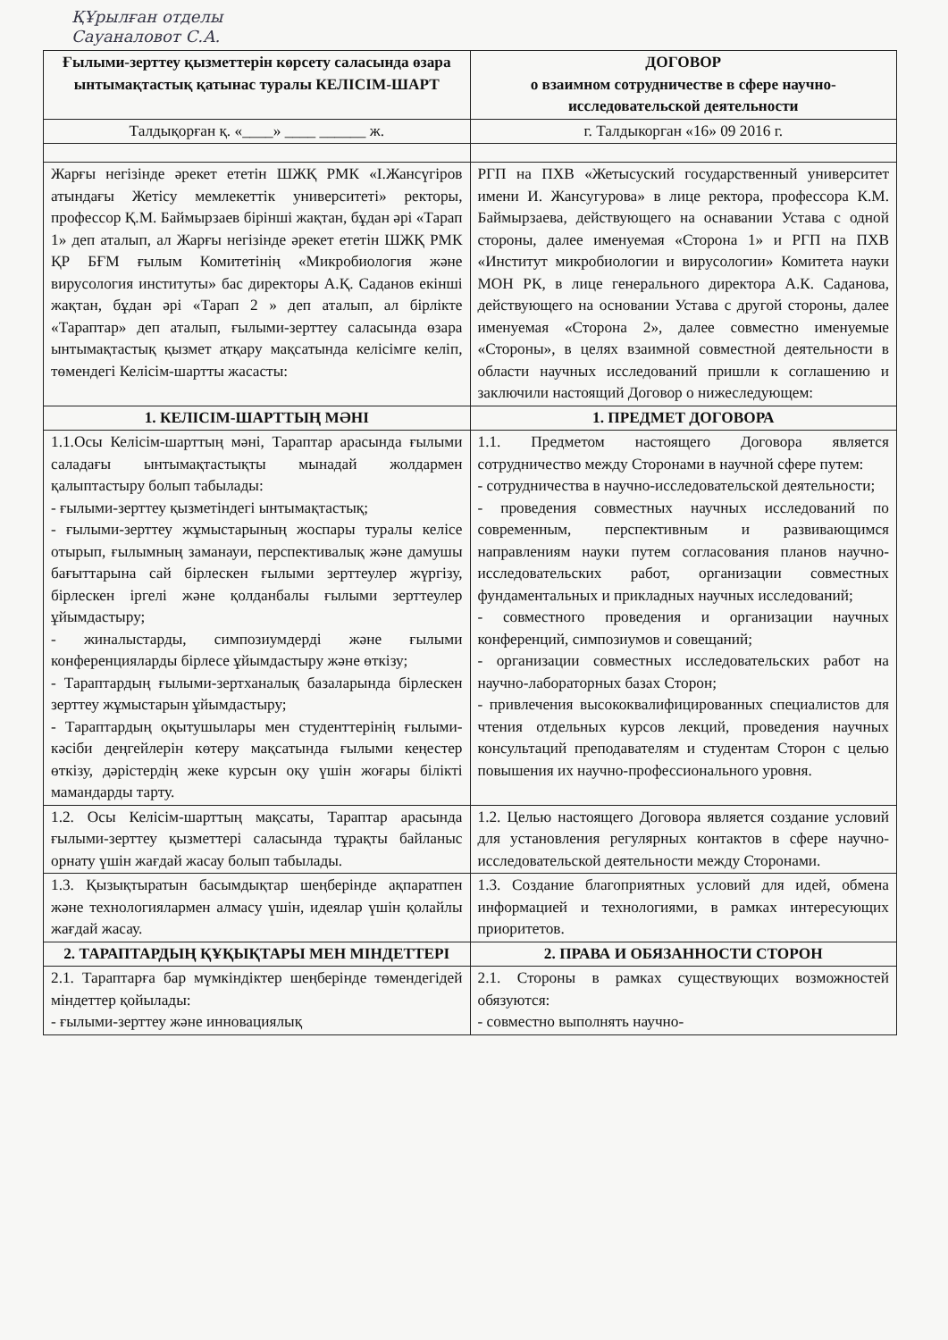ҚҰрылған отделы
Сауаналовот С.А.
| Ғылыми-зерттеу қызметтерін көрсету саласында өзара ынтымақтастық қатынас туралы КЕЛІСІМ-ШАРТ | ДОГОВОР о взаимном сотрудничестве в сфере научно-исследовательской деятельности |
| --- | --- |
| Талдықорған қ. «____» ____ ______ ж. | г. Талдыкорган «16» 09 2016 г. |
| Жарғы негізінде әрекет ететін ШЖҚ РМК «І.Жансүгіров атындағы Жетісу мемлекеттік университеті» ректоры, профессор Қ.М. Баймырзаев бірінші жақтан, бұдан әрі «Тарап 1» деп аталып, ал Жарғы негізінде әрекет ететін ШЖҚ РМК ҚР БҒМ ғылым Комитетінің «Микробиология және вирусология институты» бас директоры А.Қ. Саданов екінші жақтан, бұдан әрі «Тарап 2 » деп аталып, ал бірлікте «Тараптар» деп аталып, ғылыми-зерттеу саласында өзара ынтымақтастық қызмет атқару мақсатында келісімге келіп, төмендегі Келісім-шартты жасасты: | РГП на ПХВ «Жетысуский государственный университет имени И. Жансугурова» в лице ректора, профессора К.М. Баймырзаева, действующего на оснавании Устава с одной стороны, далее именуемая «Сторона 1» и РГП на ПХВ «Институт микробиологии и вирусологии» Комитета науки МОН РК, в лице генерального директора А.К. Саданова, действующего на основании Устава с другой стороны, далее именуемая «Сторона 2», далее совместно именуемые «Стороны», в целях взаимной совместной деятельности в области научных исследований пришли к соглашению и заключили настоящий Договор о нижеследующем: |
| 1. КЕЛІСІМ-ШАРТТЫҢ МӘНІ | 1. ПРЕДМЕТ ДОГОВОРА |
| 1.1.Осы Келісім-шарттың мәні, Тараптар арасында ғылыми саладағы ынтымақтастықты мынадай жолдармен қалыптастыру болып табылады: - ғылыми-зерттеу қызметіндегі ынтымақтастық; - ғылыми-зерттеу жұмыстарының жоспары туралы келісе отырып, ғылымның заманауи, перспективалық және дамушы бағыттарына сай бірлескен ғылыми зерттеулер жүргізу, бірлескен іргелі және қолданбалы ғылыми зерттеулер ұйымдастыру; - жиналыстарды, симпозиумдерді және ғылыми конференцияларды бірлесе ұйымдастыру және өткізу; - Тараптардың ғылыми-зертханалық базаларында бірлескен зерттеу жұмыстарын ұйымдастыру; - Тараптардың оқытушылары мен студенттерінің ғылыми-кәсіби деңгейлерін көтеру мақсатында ғылыми кеңестер өткізу, дәрістердің жеке курсын оқу үшін жоғары білікті мамандарды тарту. | 1.1. Предметом настоящего Договора является сотрудничество между Сторонами в научной сфере путем: - сотрудничества в научно-исследовательской деятельности; - проведения совместных научных исследований по современным, перспективным и развивающимся направлениям науки путем согласования планов научно-исследовательских работ, организации совместных фундаментальных и прикладных научных исследований; - совместного проведения и организации научных конференций, симпозиумов и совещаний; - организации совместных исследовательских работ на научно-лабораторных базах Сторон; - привлечения высококвалифицированных специалистов для чтения отдельных курсов лекций, проведения научных консультаций преподавателям и студентам Сторон с целью повышения их научно-профессионального уровня. |
| 1.2. Осы Келісім-шарттың мақсаты, Тараптар арасында ғылыми-зерттеу қызметтері саласында тұрақты байланыс орнату үшін жағдай жасау болып табылады. | 1.2. Целью настоящего Договора является создание условий для установления регулярных контактов в сфере научно-исследовательской деятельности между Сторонами. |
| 1.3. Қызықтыратын басымдықтар шеңберінде ақпаратпен және технологиялармен алмасу үшін, идеялар үшін қолайлы жағдай жасау. | 1.3. Создание благоприятных условий для идей, обмена информацией и технологиями, в рамках интересующих приоритетов. |
| 2. ТАРАПТАРДЫҢ ҚҰҚЫҚТАРЫ МЕН МІНДЕТТЕРІ | 2. ПРАВА И ОБЯЗАННОСТИ СТОРОН |
| 2.1. Тараптарға бар мүмкіндіктер шеңберінде төмендегідей міндеттер қойылады: - ғылыми-зерттеу және инновациялық | 2.1. Стороны в рамках существующих возможностей обязуются: - совместно выполнять научно- |